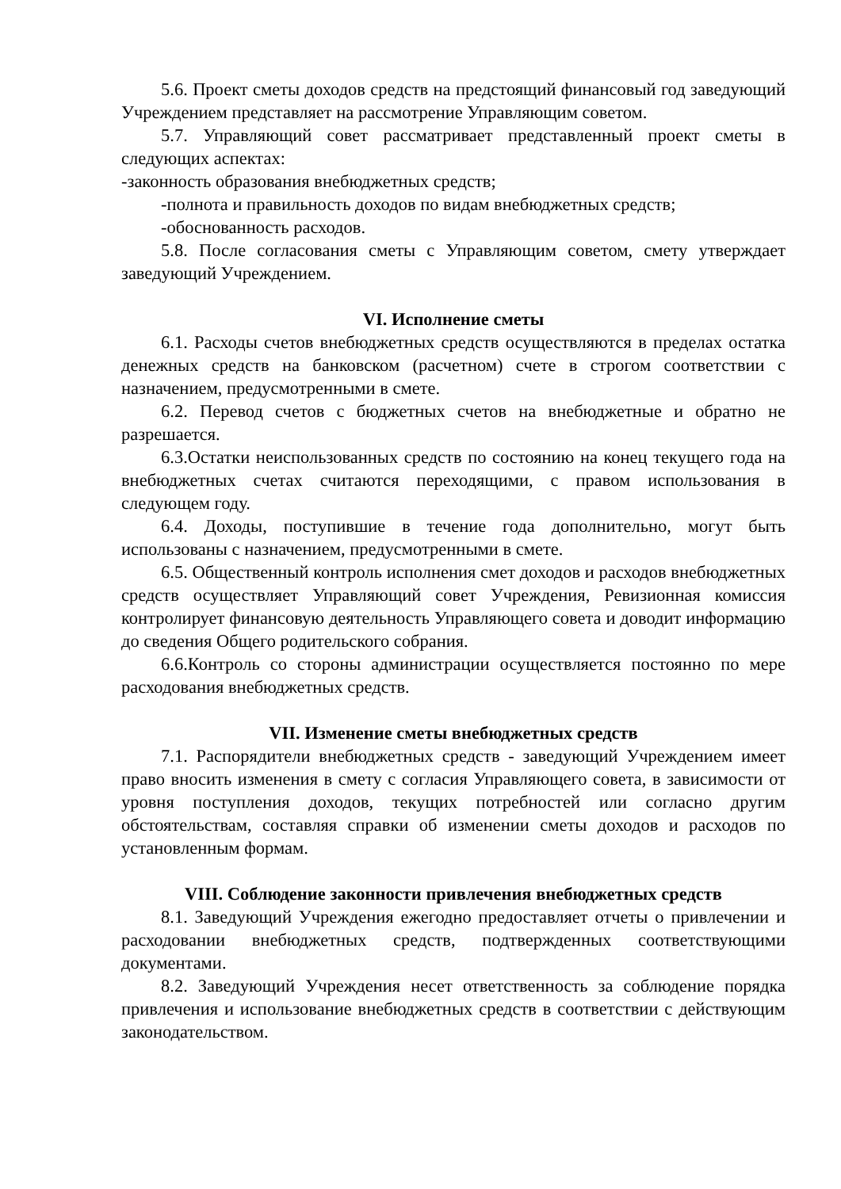5.6. Проект сметы доходов средств на предстоящий финансовый год заведующий Учреждением представляет на рассмотрение Управляющим советом.
5.7. Управляющий совет рассматривает представленный проект сметы в следующих аспектах:
-законность образования внебюджетных средств;
-полнота и правильность доходов по видам внебюджетных средств;
-обоснованность расходов.
5.8. После согласования сметы с Управляющим советом, смету утверждает заведующий Учреждением.
VI. Исполнение сметы
6.1. Расходы счетов внебюджетных средств осуществляются в пределах остатка денежных средств на банковском (расчетном) счете в строгом соответствии с назначением, предусмотренными в смете.
6.2. Перевод счетов с бюджетных счетов на внебюджетные и обратно не разрешается.
6.3.Остатки неиспользованных средств по состоянию на конец текущего года на внебюджетных счетах считаются переходящими, с правом использования в следующем году.
6.4. Доходы, поступившие в течение года дополнительно, могут быть использованы с назначением, предусмотренными в смете.
6.5. Общественный контроль исполнения смет доходов и расходов внебюджетных средств осуществляет Управляющий совет Учреждения, Ревизионная комиссия контролирует финансовую деятельность Управляющего совета и доводит информацию до сведения Общего родительского собрания.
6.6.Контроль со стороны администрации осуществляется постоянно по мере расходования внебюджетных средств.
VII. Изменение сметы внебюджетных средств
7.1. Распорядители внебюджетных средств - заведующий Учреждением имеет право вносить изменения в смету с согласия Управляющего совета, в зависимости от уровня поступления доходов, текущих потребностей или согласно другим обстоятельствам, составляя справки об изменении сметы доходов и расходов по установленным формам.
VIII. Соблюдение законности привлечения внебюджетных средств
8.1. Заведующий Учреждения ежегодно предоставляет отчеты о привлечении и расходовании внебюджетных средств, подтвержденных соответствующими документами.
8.2. Заведующий Учреждения несет ответственность за соблюдение порядка привлечения и использование внебюджетных средств в соответствии с действующим законодательством.